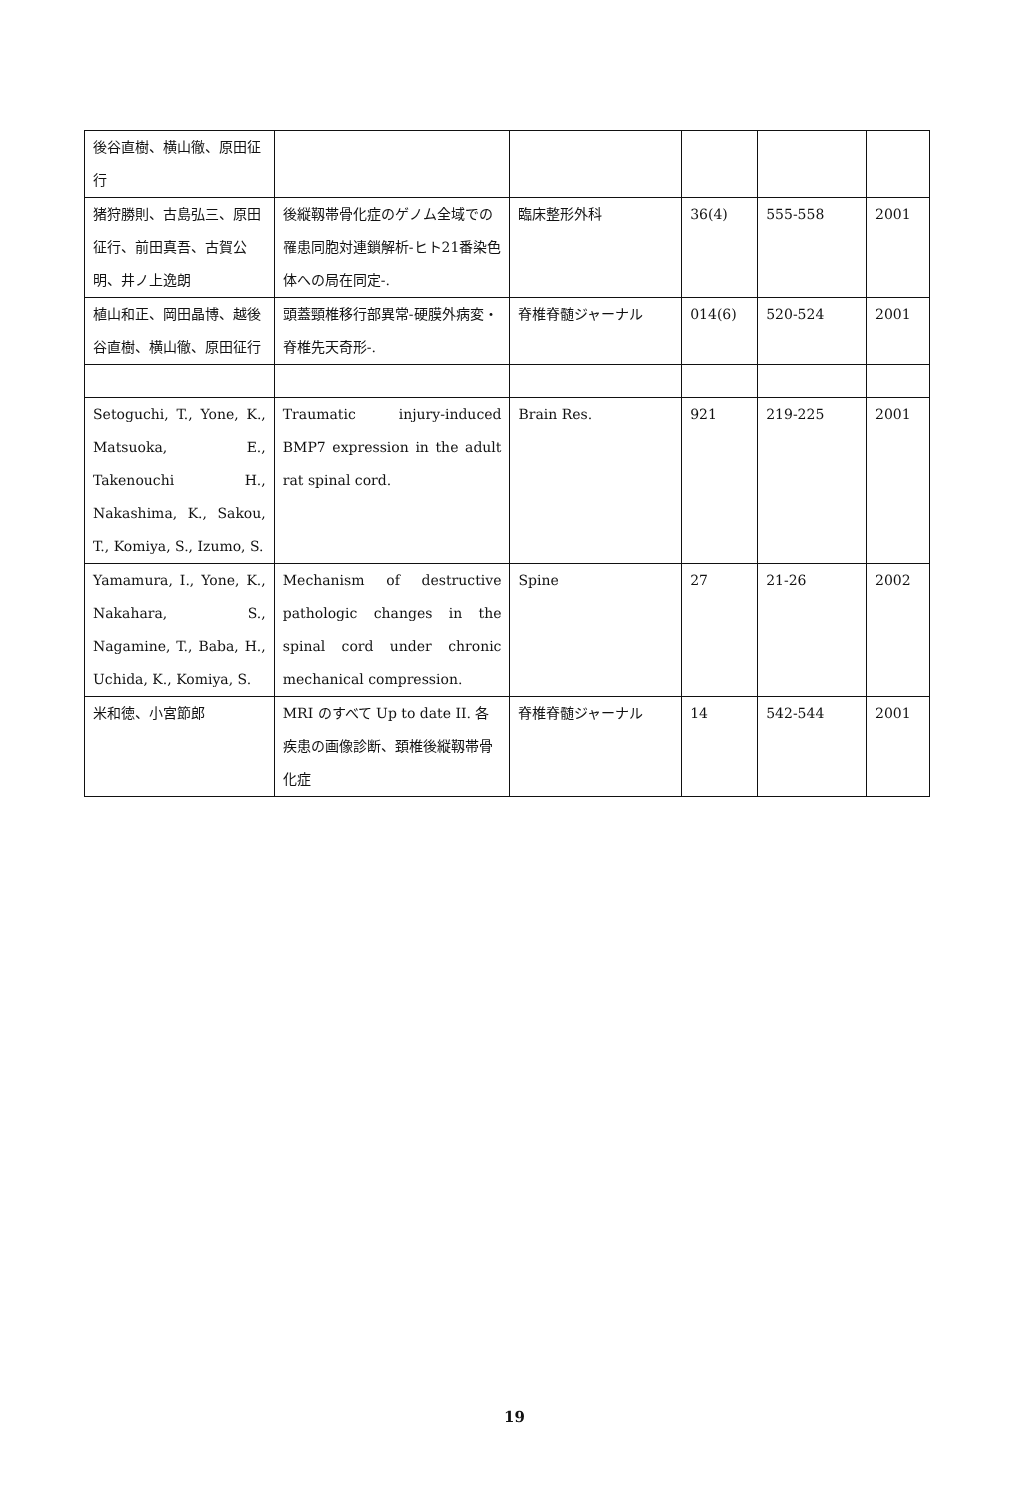| 後谷直樹、横山徹、原田征行 | | | | | |
| 猪狩勝則、古島弘三、原田征行、前田真吾、古賀公明、井ノ上逸朗 | 後縦靱帯骨化症のゲノム全域での罹患同胞対連鎖解析-ヒト21番染色体への局在同定-. | 臨床整形外科 | 36(4) | 555-558 | 2001 |
| 植山和正、岡田晶博、越後谷直樹、横山徹、原田征行 | 頭蓋頸椎移行部異常-硬膜外病変・脊椎先天奇形-. | 脊椎脊髄ジャーナル | 014(6) | 520-524 | 2001 |
| Setoguchi, T., Yone, K., Matsuoka, E., Takenouchi H., Nakashima, K., Sakou, T., Komiya, S., Izumo, S. | Traumatic injury-induced BMP7 expression in the adult rat spinal cord. | Brain Res. | 921 | 219-225 | 2001 |
| Yamamura, I., Yone, K., Nakahara, S., Nagamine, T., Baba, H., Uchida, K., Komiya, S. | Mechanism of destructive pathologic changes in the spinal cord under chronic mechanical compression. | Spine | 27 | 21-26 | 2002 |
| 米和徳、小宮節郎 | MRI のすべて Up to date II. 各疾患の画像診断、頚椎後縦靱帯骨化症 | 脊椎脊髄ジャーナル | 14 | 542-544 | 2001 |
19